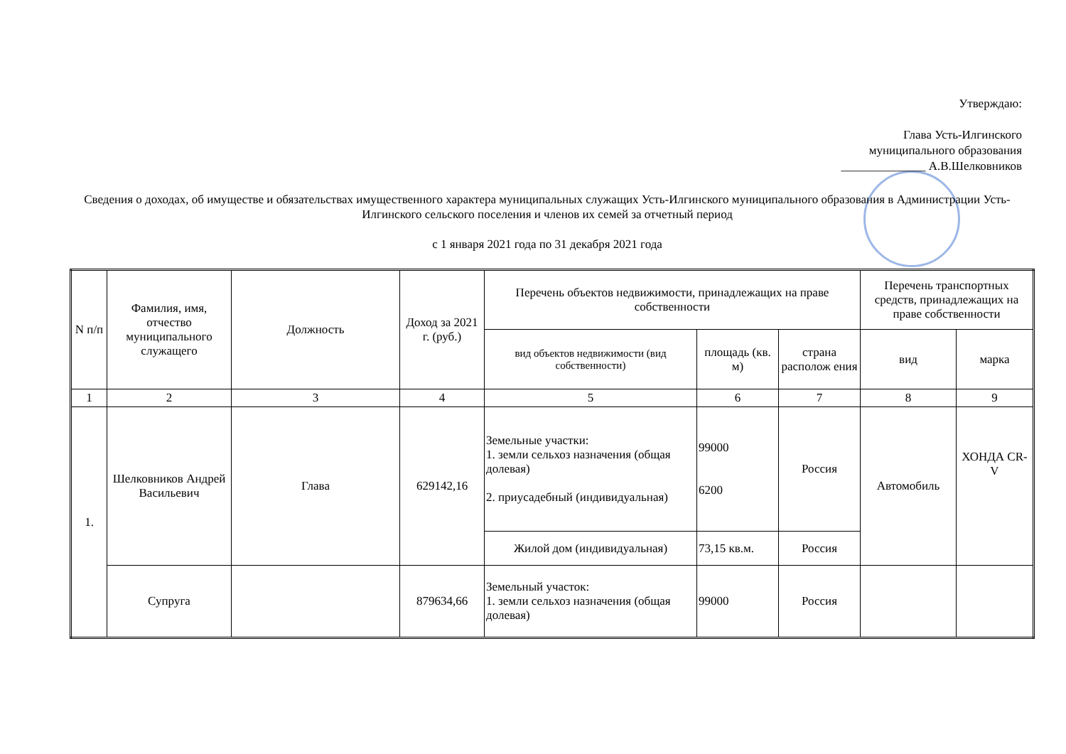Утверждаю:
Глава Усть-Илгинского
муниципального образования
______________ А.В.Шелковников
Сведения о доходах, об имуществе и обязательствах имущественного характера муниципальных служащих Усть-Илгинского муниципального образования в Администрации Усть-Илгинского сельского поселения и членов их семей за отчетный период
с 1 января 2021 года по 31 декабря 2021 года
| N п/п | Фамилия, имя, отчество муниципального служащего | Должность | Доход за 2021 г. (руб.) | Перечень объектов недвижимости, принадлежащих на праве собственности | | | Перечень транспортных средств, принадлежащих на праве собственности | |
| --- | --- | --- | --- | --- | --- | --- | --- | --- |
| | | | | вид объектов недвижимости (вид собственности) | площадь (кв. м) | страна располож ения | вид | марка |
| 1 | 2 | 3 | 4 | 5 | 6 | 7 | 8 | 9 |
| 1. | Шелковников Андрей Васильевич | Глава | 629142,16 | Земельные участки: 1. земли сельхоз назначения (общая долевая) 2. приусадебный (индивидуальная) | 99000 6200 | Россия | Автомобиль | ХОНДА CR-V |
| | | | | Жилой дом (индивидуальная) | 73,15 кв.м. | Россия | | |
| | Супруга | | 879634,66 | Земельный участок: 1. земли сельхоз назначения (общая долевая) | 99000 | Россия | | |